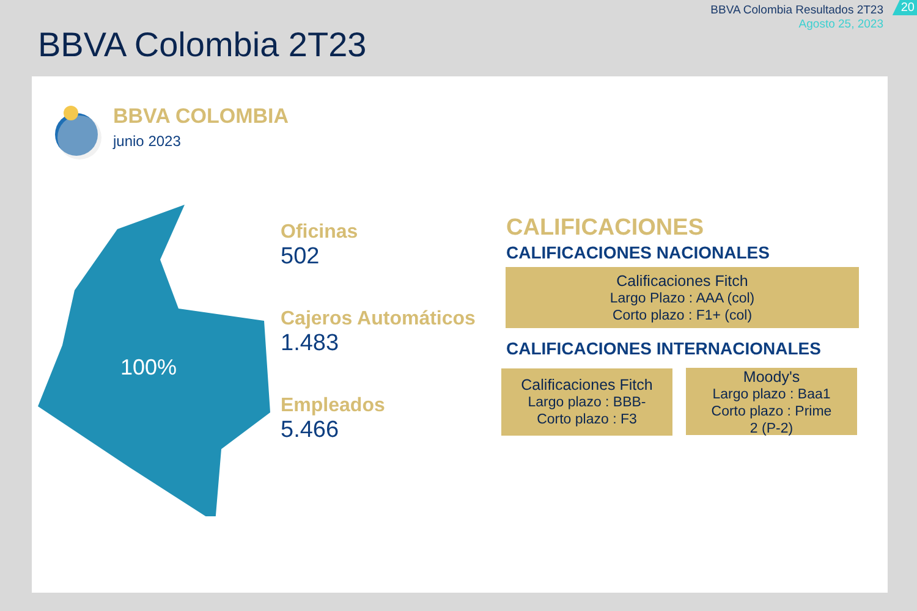BBVA Colombia Resultados 2T23
Agosto 25, 2023
20
BBVA Colombia 2T23
BBVA COLOMBIA
junio 2023
100%
Oficinas
502
Cajeros Automáticos
1.483
Empleados
5.466
CALIFICACIONES
CALIFICACIONES NACIONALES
Calificaciones Fitch
Largo Plazo : AAA (col)
Corto plazo : F1+ (col)
CALIFICACIONES INTERNACIONALES
Calificaciones Fitch
Largo plazo : BBB-
Corto plazo : F3
Moody's
Largo plazo : Baa1
Corto plazo : Prime
2 (P-2)